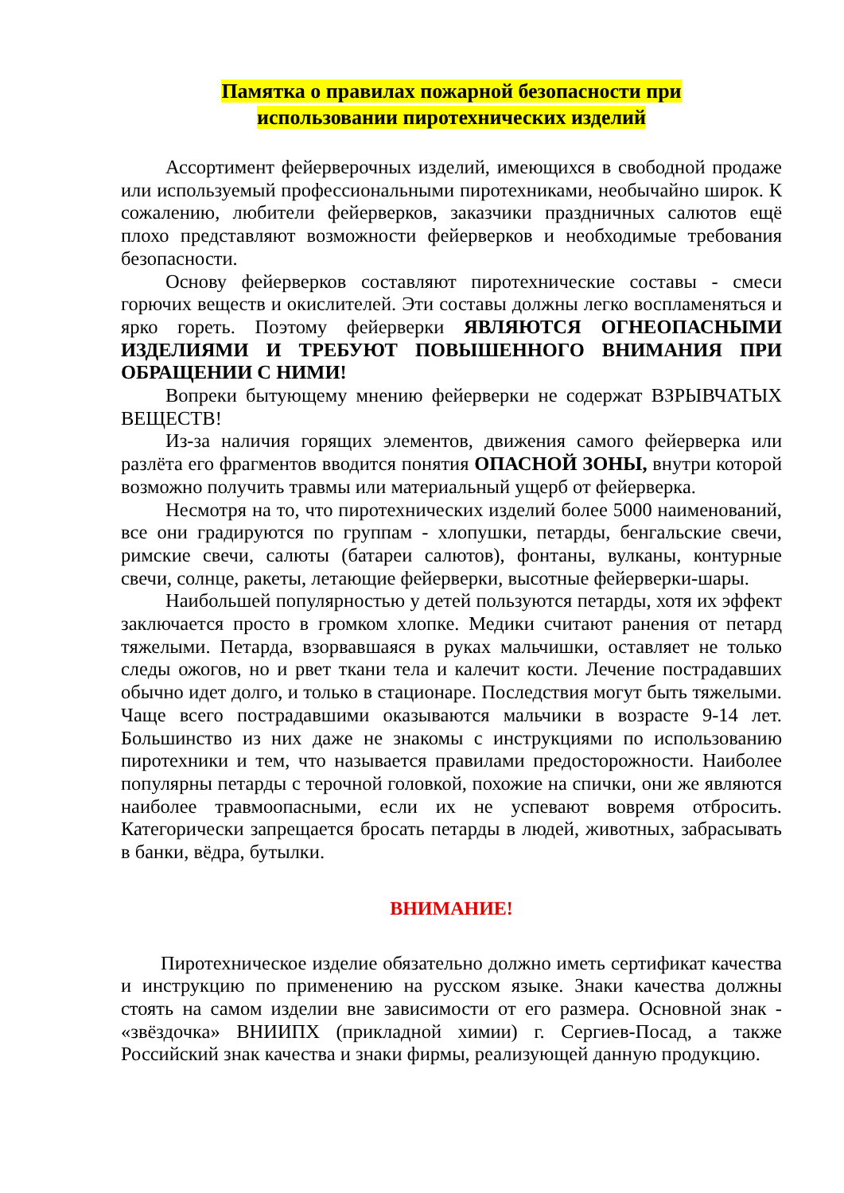Памятка о правилах пожарной безопасности при
использовании пиротехнических изделий
Ассортимент фейерверочных изделий, имеющихся в свободной продаже или используемый профессиональными пиротехниками, необычайно широк. К сожалению, любители фейерверков, заказчики праздничных салютов ещё плохо представляют возможности фейерверков и необходимые требования безопасности.
Основу фейерверков составляют пиротехнические составы - смеси горючих веществ и окислителей. Эти составы должны легко воспламеняться и ярко гореть. Поэтому фейерверки ЯВЛЯЮТСЯ ОГНЕОПАСНЫМИ ИЗДЕЛИЯМИ И ТРЕБУЮТ ПОВЫШЕННОГО ВНИМАНИЯ ПРИ ОБРАЩЕНИИ С НИМИ!
Вопреки бытующему мнению фейерверки не содержат ВЗРЫВЧАТЫХ ВЕЩЕСТВ!
Из-за наличия горящих элементов, движения самого фейерверка или разлёта его фрагментов вводится понятия ОПАСНОЙ ЗОНЫ, внутри которой возможно получить травмы или материальный ущерб от фейерверка.
Несмотря на то, что пиротехнических изделий более 5000 наименований, все они градируются по группам - хлопушки, петарды, бенгальские свечи, римские свечи, салюты (батареи салютов), фонтаны, вулканы, контурные свечи, солнце, ракеты, летающие фейерверки, высотные фейерверки-шары.
Наибольшей популярностью у детей пользуются петарды, хотя их эффект заключается просто в громком хлопке. Медики считают ранения от петард тяжелыми. Петарда, взорвавшаяся в руках мальчишки, оставляет не только следы ожогов, но и рвет ткани тела и калечит кости. Лечение пострадавших обычно идет долго, и только в стационаре. Последствия могут быть тяжелыми. Чаще всего пострадавшими оказываются мальчики в возрасте 9-14 лет. Большинство из них даже не знакомы с инструкциями по использованию пиротехники и тем, что называется правилами предосторожности. Наиболее популярны петарды с терочной головкой, похожие на спички, они же являются наиболее травмоопасными, если их не успевают вовремя отбросить. Категорически запрещается бросать петарды в людей, животных, забрасывать в банки, вёдра, бутылки.
ВНИМАНИЕ!
Пиротехническое изделие обязательно должно иметь сертификат качества и инструкцию по применению на русском языке. Знаки качества должны стоять на самом изделии вне зависимости от его размера. Основной знак - «звёздочка» ВНИИПХ (прикладной химии) г. Сергиев-Посад, а также Российский знак качества и знаки фирмы, реализующей данную продукцию.